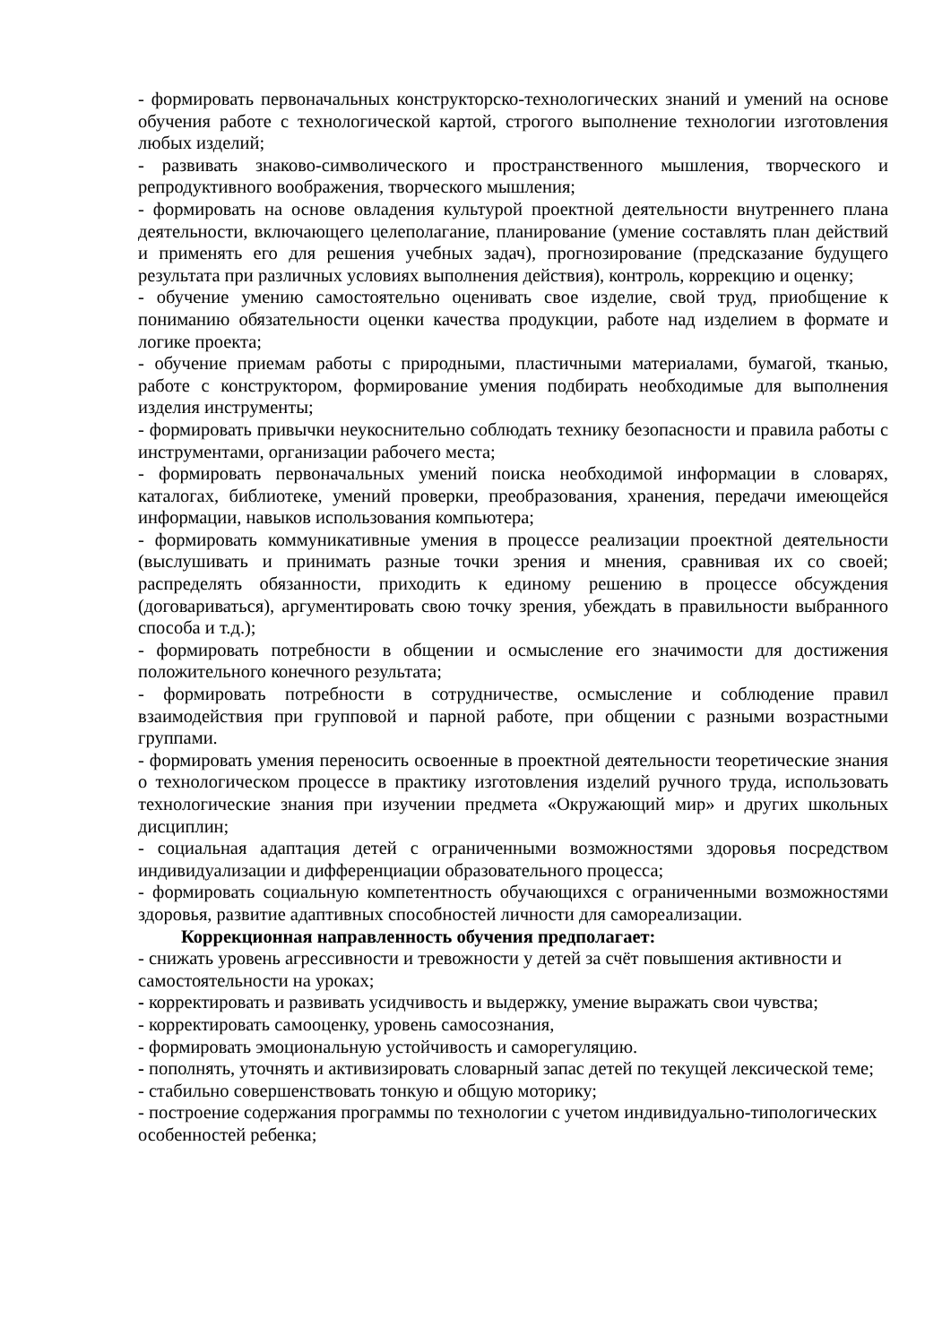- формировать первоначальных конструкторско-технологических знаний и умений на основе обучения работе с технологической картой, строгого выполнение технологии изготовления любых изделий;
- развивать знаково-символического и пространственного мышления, творческого и репродуктивного воображения, творческого мышления;
- формировать на основе овладения культурой проектной деятельности внутреннего плана деятельности, включающего целеполагание, планирование (умение составлять план действий и применять его для решения учебных задач), прогнозирование (предсказание будущего результата при различных условиях выполнения действия), контроль, коррекцию и оценку;
- обучение умению самостоятельно оценивать свое изделие, свой труд, приобщение к пониманию обязательности оценки качества продукции, работе над изделием в формате и логике проекта;
- обучение приемам работы с природными, пластичными материалами, бумагой, тканью, работе с конструктором, формирование умения подбирать необходимые для выполнения изделия инструменты;
- формировать привычки неукоснительно соблюдать технику безопасности и правила работы с инструментами, организации рабочего места;
- формировать первоначальных умений поиска необходимой информации в словарях, каталогах, библиотеке, умений проверки, преобразования, хранения, передачи имеющейся информации, навыков использования компьютера;
- формировать коммуникативные умения в процессе реализации проектной деятельности (выслушивать и принимать разные точки зрения и мнения, сравнивая их со своей; распределять обязанности, приходить к единому решению в процессе обсуждения (договариваться), аргументировать свою точку зрения, убеждать в правильности выбранного способа и т.д.);
- формировать потребности в общении и осмысление его значимости для достижения положительного конечного результата;
- формировать потребности в сотрудничестве, осмысление и соблюдение правил взаимодействия при групповой и парной работе, при общении с разными возрастными группами.
- формировать умения переносить освоенные в проектной деятельности теоретические знания о технологическом процессе в практику изготовления изделий ручного труда, использовать технологические знания при изучении предмета «Окружающий мир» и других школьных дисциплин;
- социальная адаптация детей с ограниченными возможностями здоровья посредством индивидуализации и дифференциации образовательного процесса;
- формировать социальную компетентность обучающихся с ограниченными возможностями здоровья, развитие адаптивных способностей личности для самореализации.
Коррекционная направленность обучения предполагает:
- снижать уровень агрессивности и тревожности у детей за счёт повышения активности и самостоятельности на уроках;
- корректировать и развивать усидчивость и выдержку, умение выражать свои чувства;
- корректировать самооценку, уровень самосознания,
- формировать эмоциональную устойчивость и саморегуляцию.
- пополнять, уточнять и активизировать словарный запас детей по текущей лексической теме;
- стабильно совершенствовать тонкую и общую моторику;
- построение содержания программы по технологии с учетом индивидуально-типологических особенностей ребенка;